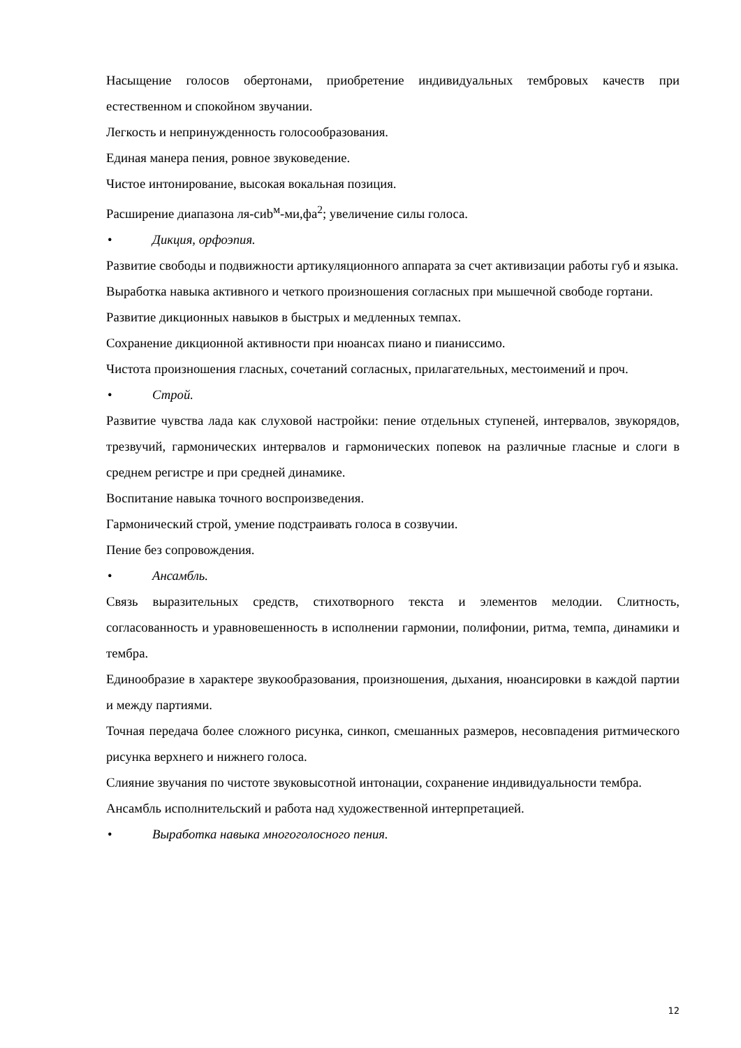Насыщение голосов обертонами, приобретение индивидуальных тембровых качеств при естественном и спокойном звучании.
Легкость и непринужденность голосообразования.
Единая манера пения, ровное звуковедение.
Чистое интонирование, высокая вокальная позиция.
Расширение диапазона ля-сиb<sup>м</sup>-ми,фа<sup>2</sup>; увеличение силы голоса.
• Дикция, орфоэпия.
Развитие свободы и подвижности артикуляционного аппарата за счет активизации работы губ и языка.
Выработка навыка активного и четкого произношения согласных при мышечной свободе гортани.
Развитие дикционных навыков в быстрых и медленных темпах.
Сохранение дикционной активности при нюансах пиано и пианиссимо.
Чистота произношения гласных, сочетаний согласных, прилагательных, местоимений и проч.
• Строй.
Развитие чувства лада как слуховой настройки: пение отдельных ступеней, интервалов, звукорядов, трезвучий, гармонических интервалов и гармонических попевок на различные гласные и слоги в среднем регистре и при средней динамике.
Воспитание навыка точного воспроизведения.
Гармонический строй, умение подстраивать голоса в созвучии.
Пение без сопровождения.
• Ансамбль.
Связь выразительных средств, стихотворного текста и элементов мелодии. Слитность, согласованность и уравновешенность в исполнении гармонии, полифонии, ритма, темпа, динамики и тембра.
Единообразие в характере звукообразования, произношения, дыхания, нюансировки в каждой партии и между партиями.
Точная передача более сложного рисунка, синкоп, смешанных размеров, несовпадения ритмического рисунка верхнего и нижнего голоса.
Слияние звучания по чистоте звуковысотной интонации, сохранение индивидуальности тембра.
Ансамбль исполнительский и работа над художественной интерпретацией.
• Выработка навыка многоголосного пения.
12